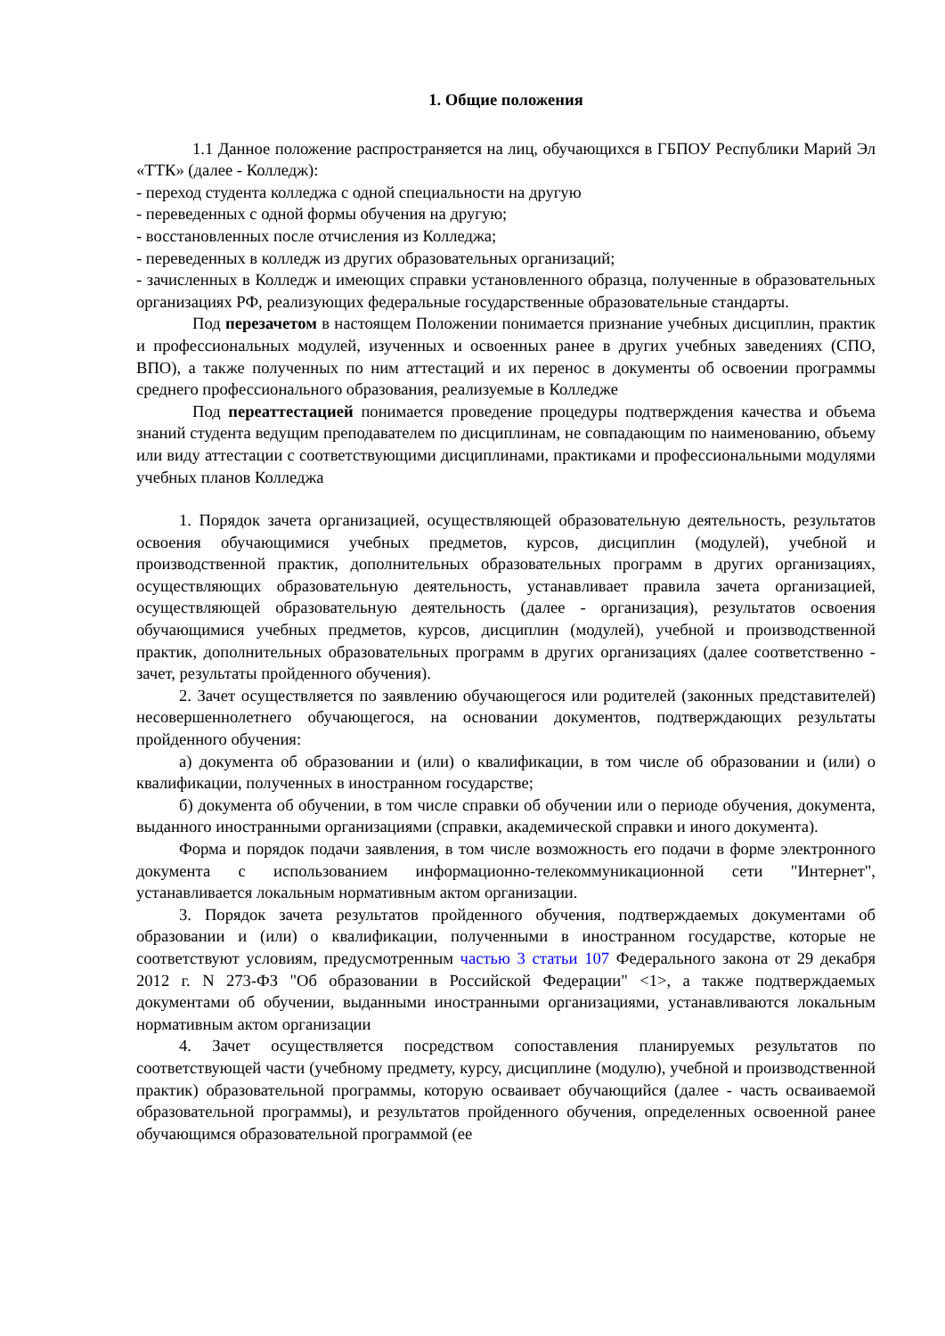1. Общие положения
1.1 Данное положение распространяется на лиц, обучающихся в ГБПОУ Республики Марий Эл «ТТК» (далее - Колледж):
- переход студента колледжа с одной специальности на другую
- переведенных с одной формы обучения на другую;
- восстановленных после отчисления из Колледжа;
- переведенных в колледж из других образовательных организаций;
- зачисленных в Колледж и имеющих справки установленного образца, полученные в образовательных организациях РФ, реализующих федеральные государственные образовательные стандарты.
Под перезачетом в настоящем Положении понимается признание учебных дисциплин, практик и профессиональных модулей, изученных и освоенных ранее в других учебных заведениях (СПО, ВПО), а также полученных по ним аттестаций и их перенос в документы об освоении программы среднего профессионального образования, реализуемые в Колледже
Под переаттестацией понимается проведение процедуры подтверждения качества и объема знаний студента ведущим преподавателем по дисциплинам, не совпадающим по наименованию, объему или виду аттестации с соответствующими дисциплинами, практиками и профессиональными модулями учебных планов Колледжа
1. Порядок зачета организацией, осуществляющей образовательную деятельность, результатов освоения обучающимися учебных предметов, курсов, дисциплин (модулей), учебной и производственной практик, дополнительных образовательных программ в других организациях, осуществляющих образовательную деятельность, устанавливает правила зачета организацией, осуществляющей образовательную деятельность (далее - организация), результатов освоения обучающимися учебных предметов, курсов, дисциплин (модулей), учебной и производственной практик, дополнительных образовательных программ в других организациях (далее соответственно - зачет, результаты пройденного обучения).
2. Зачет осуществляется по заявлению обучающегося или родителей (законных представителей) несовершеннолетнего обучающегося, на основании документов, подтверждающих результаты пройденного обучения:
а) документа об образовании и (или) о квалификации, в том числе об образовании и (или) о квалификации, полученных в иностранном государстве;
б) документа об обучении, в том числе справки об обучении или о периоде обучения, документа, выданного иностранными организациями (справки, академической справки и иного документа).
Форма и порядок подачи заявления, в том числе возможность его подачи в форме электронного документа с использованием информационно-телекоммуникационной сети "Интернет", устанавливается локальным нормативным актом организации.
3. Порядок зачета результатов пройденного обучения, подтверждаемых документами об образовании и (или) о квалификации, полученными в иностранном государстве, которые не соответствуют условиям, предусмотренным частью 3 статьи 107 Федерального закона от 29 декабря 2012 г. N 273-ФЗ "Об образовании в Российской Федерации" <1>, а также подтверждаемых документами об обучении, выданными иностранными организациями, устанавливаются локальным нормативным актом организации
4. Зачет осуществляется посредством сопоставления планируемых результатов по соответствующей части (учебному предмету, курсу, дисциплине (модулю), учебной и производственной практик) образовательной программы, которую осваивает обучающийся (далее - часть осваиваемой образовательной программы), и результатов пройденного обучения, определенных освоенной ранее обучающимся образовательной программой (ее